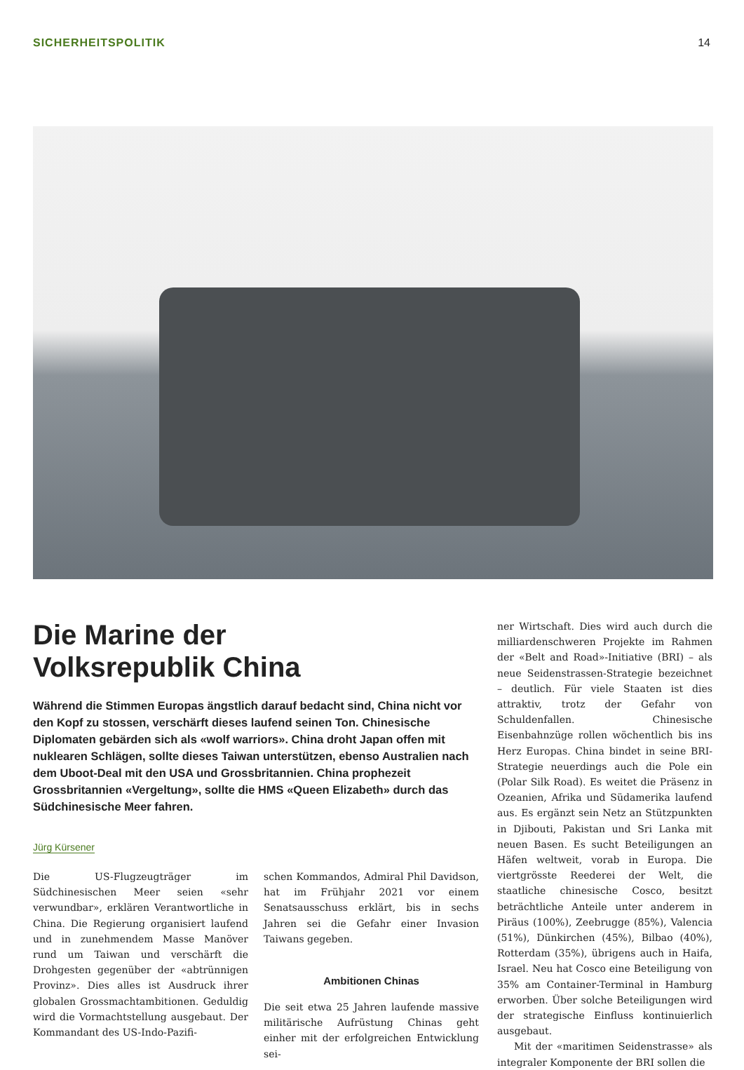SICHERHEITSPOLITIK 14
Die Marine der
Volksrepublik China
Während die Stimmen Europas ängstlich darauf bedacht sind, China nicht vor den Kopf zu stossen, verschärft dieses laufend seinen Ton. Chinesische Diplomaten gebärden sich als «wolf warriors». China droht Japan offen mit nuklearen Schlägen, sollte dieses Taiwan unterstützen, ebenso Australien nach dem Uboot-Deal mit den USA und Grossbritannien. China prophezeit Grossbritannien «Vergeltung», sollte die HMS «Queen Elizabeth» durch das Südchinesische Meer fahren.
Jürg Kürsener
Die US-Flugzeugträger im Südchinesischen Meer seien «sehr verwundbar», erklären Verantwortliche in China. Die Regierung organisiert laufend und in zunehmendem Masse Manöver rund um Taiwan und verschärft die Drohgesten gegenüber der «abtrünnigen Provinz». Dies alles ist Ausdruck ihrer globalen Grossmachtambitionen. Geduldig wird die Vormachtstellung ausgebaut. Der Kommandant des US-Indo-Pazifi-
schen Kommandos, Admiral Phil Davidson, hat im Frühjahr 2021 vor einem Senatsausschuss erklärt, bis in sechs Jahren sei die Gefahr einer Invasion Taiwans gegeben.
Ambitionen Chinas
Die seit etwa 25 Jahren laufende massive militärische Aufrüstung Chinas geht einher mit der erfolgreichen Entwicklung sei-
ner Wirtschaft. Dies wird auch durch die milliardenschweren Projekte im Rahmen der «Belt and Road»-Initiative (BRI) – als neue Seidenstrassen-Strategie bezeichnet – deutlich. Für viele Staaten ist dies attraktiv, trotz der Gefahr von Schuldenfallen. Chinesische Eisenbahnzüge rollen wöchentlich bis ins Herz Europas. China bindet in seine BRI-Strategie neuerdings auch die Pole ein (Polar Silk Road). Es weitet die Präsenz in Ozeanien, Afrika und Südamerika laufend aus. Es ergänzt sein Netz an Stützpunkten in Djibouti, Pakistan und Sri Lanka mit neuen Basen. Es sucht Beteiligungen an Häfen weltweit, vorab in Europa. Die viertgrösste Reederei der Welt, die staatliche chinesische Cosco, besitzt beträchtliche Anteile unter anderem in Piräus (100%), Zeebrugge (85%), Valencia (51%), Dünkirchen (45%), Bilbao (40%), Rotterdam (35%), übrigens auch in Haifa, Israel. Neu hat Cosco eine Beteiligung von 35% am Container-Terminal in Hamburg erworben. Über solche Beteiligungen wird der strategische Einfluss kontinuierlich ausgebaut.
Mit der «maritimen Seidenstrasse» als integraler Komponente der BRI sollen die